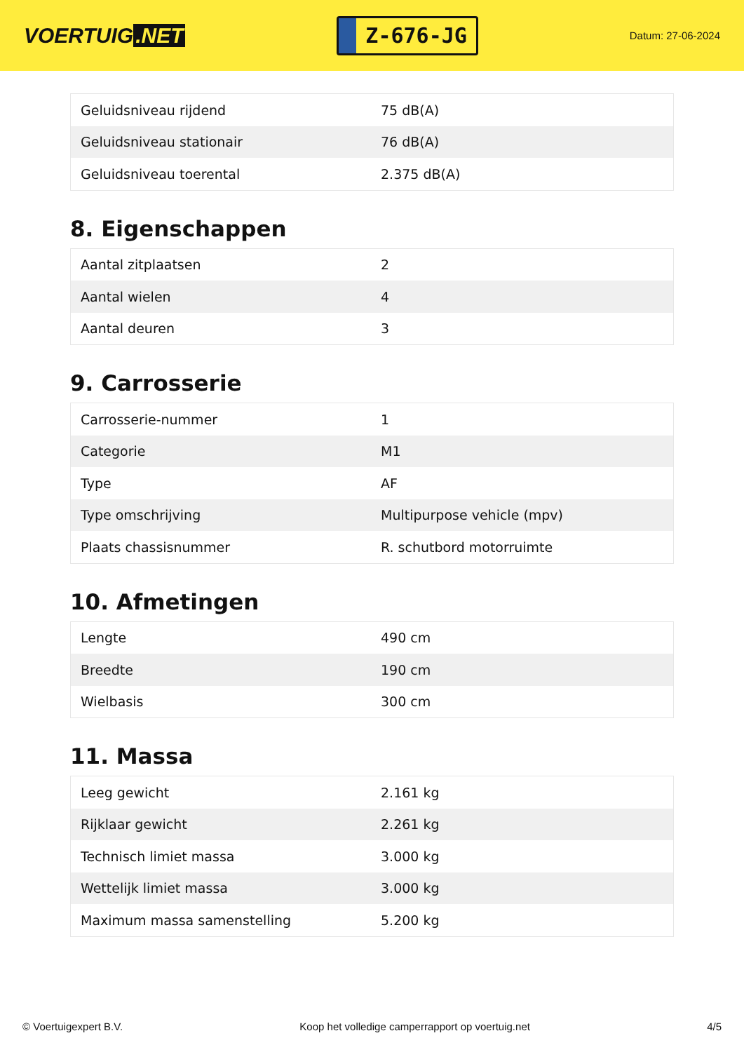VOERTUIG.NET
Z-676-JG
Datum: 27-06-2024
| Geluidsniveau rijdend | 75 dB(A) |
| Geluidsniveau stationair | 76 dB(A) |
| Geluidsniveau toerental | 2.375 dB(A) |
8. Eigenschappen
| Aantal zitplaatsen | 2 |
| Aantal wielen | 4 |
| Aantal deuren | 3 |
9. Carrosserie
| Carrosserie-nummer | 1 |
| Categorie | M1 |
| Type | AF |
| Type omschrijving | Multipurpose vehicle (mpv) |
| Plaats chassisnummer | R. schutbord motorruimte |
10. Afmetingen
| Lengte | 490 cm |
| Breedte | 190 cm |
| Wielbasis | 300 cm |
11. Massa
| Leeg gewicht | 2.161 kg |
| Rijklaar gewicht | 2.261 kg |
| Technisch limiet massa | 3.000 kg |
| Wettelijk limiet massa | 3.000 kg |
| Maximum massa samenstelling | 5.200 kg |
© Voertuigexpert B.V. Koop het volledige camperrapport op voertuig.net 4/5